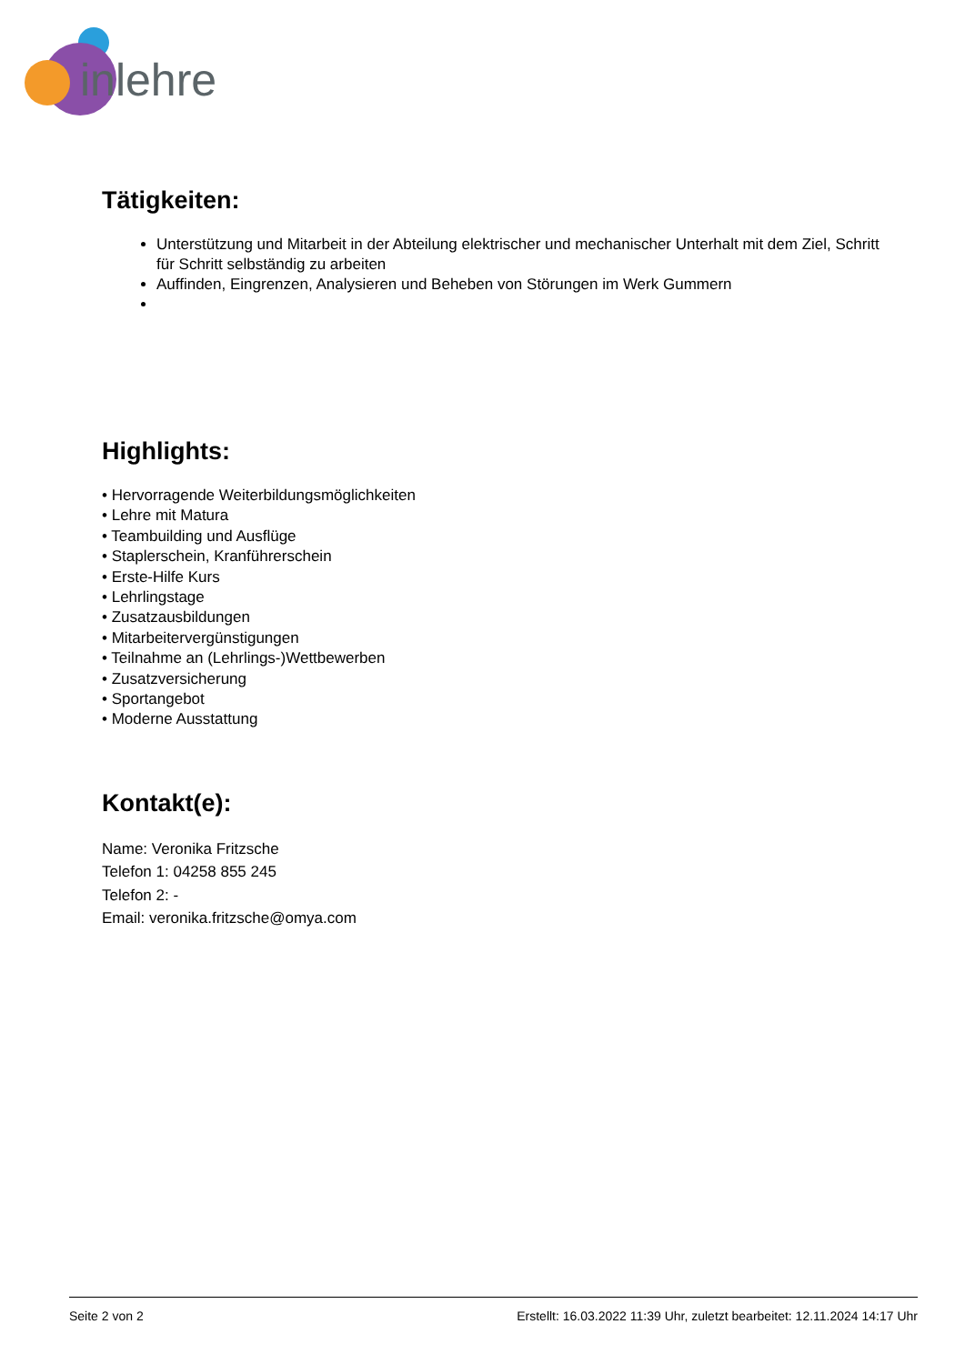inlehre
Tätigkeiten:
Unterstützung und Mitarbeit in der Abteilung elektrischer und mechanischer Unterhalt mit dem Ziel, Schritt für Schritt selbständig zu arbeiten
Auffinden, Eingrenzen, Analysieren und Beheben von Störungen im Werk Gummern
Highlights:
• Hervorragende Weiterbildungsmöglichkeiten
• Lehre mit Matura
• Teambuilding und Ausflüge
• Staplerschein, Kranführerschein
• Erste-Hilfe Kurs
• Lehrlingstage
• Zusatzausbildungen
• Mitarbeitervergünstigungen
• Teilnahme an (Lehrlings-)Wettbewerben
• Zusatzversicherung
• Sportangebot
• Moderne Ausstattung
Kontakt(e):
Name: Veronika Fritzsche
Telefon 1: 04258 855 245
Telefon 2: -
Email: veronika.fritzsche@omya.com
Seite 2 von 2 Erstellt: 16.03.2022 11:39 Uhr, zuletzt bearbeitet: 12.11.2024 14:17 Uhr